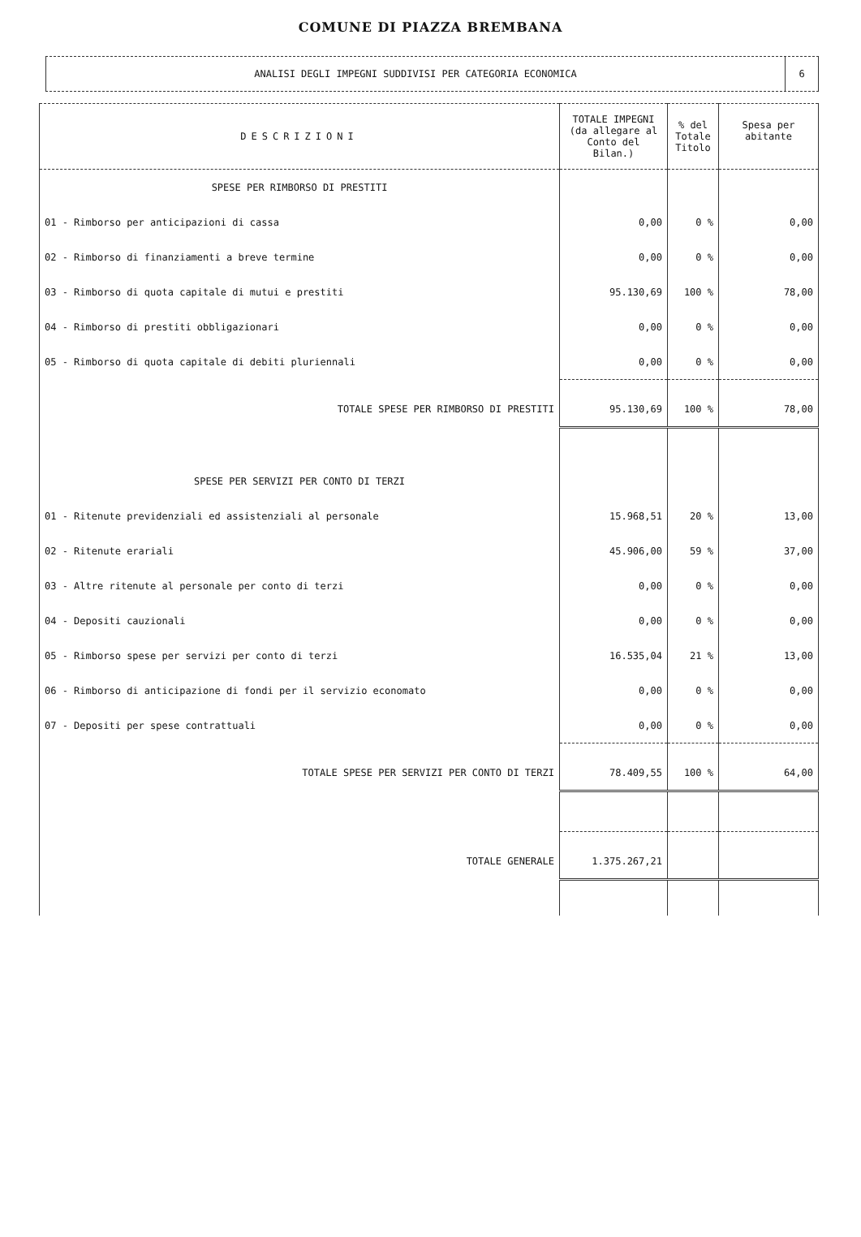COMUNE DI PIAZZA BREMBANA
ANALISI DEGLI IMPEGNI SUDDIVISI PER CATEGORIA ECONOMICA
6
| DESCRIZIONI | TOTALE IMPEGNI (da allegare al Conto del Bilan.) | % del Totale Titolo | Spesa per abitante |
| --- | --- | --- | --- |
| SPESE PER RIMBORSO DI PRESTITI | | | |
| 01 - Rimborso per anticipazioni di cassa | 0,00 | 0 % | 0,00 |
| 02 - Rimborso di finanziamenti a breve termine | 0,00 | 0 % | 0,00 |
| 03 - Rimborso di quota capitale di mutui e prestiti | 95.130,69 | 100 % | 78,00 |
| 04 - Rimborso di prestiti obbligazionari | 0,00 | 0 % | 0,00 |
| 05 - Rimborso di quota capitale di debiti pluriennali | 0,00 | 0 % | 0,00 |
| TOTALE SPESE PER RIMBORSO DI PRESTITI | 95.130,69 | 100 % | 78,00 |
| SPESE PER SERVIZI PER CONTO DI TERZI | | | |
| 01 - Ritenute previdenziali ed assistenziali al personale | 15.968,51 | 20 % | 13,00 |
| 02 - Ritenute erariali | 45.906,00 | 59 % | 37,00 |
| 03 - Altre ritenute al personale per conto di terzi | 0,00 | 0 % | 0,00 |
| 04 - Depositi cauzionali | 0,00 | 0 % | 0,00 |
| 05 - Rimborso spese per servizi per conto di terzi | 16.535,04 | 21 % | 13,00 |
| 06 - Rimborso di anticipazione di fondi per il servizio economato | 0,00 | 0 % | 0,00 |
| 07 - Depositi per spese contrattuali | 0,00 | 0 % | 0,00 |
| TOTALE SPESE PER SERVIZI PER CONTO DI TERZI | 78.409,55 | 100 % | 64,00 |
| TOTALE GENERALE | 1.375.267,21 | | |